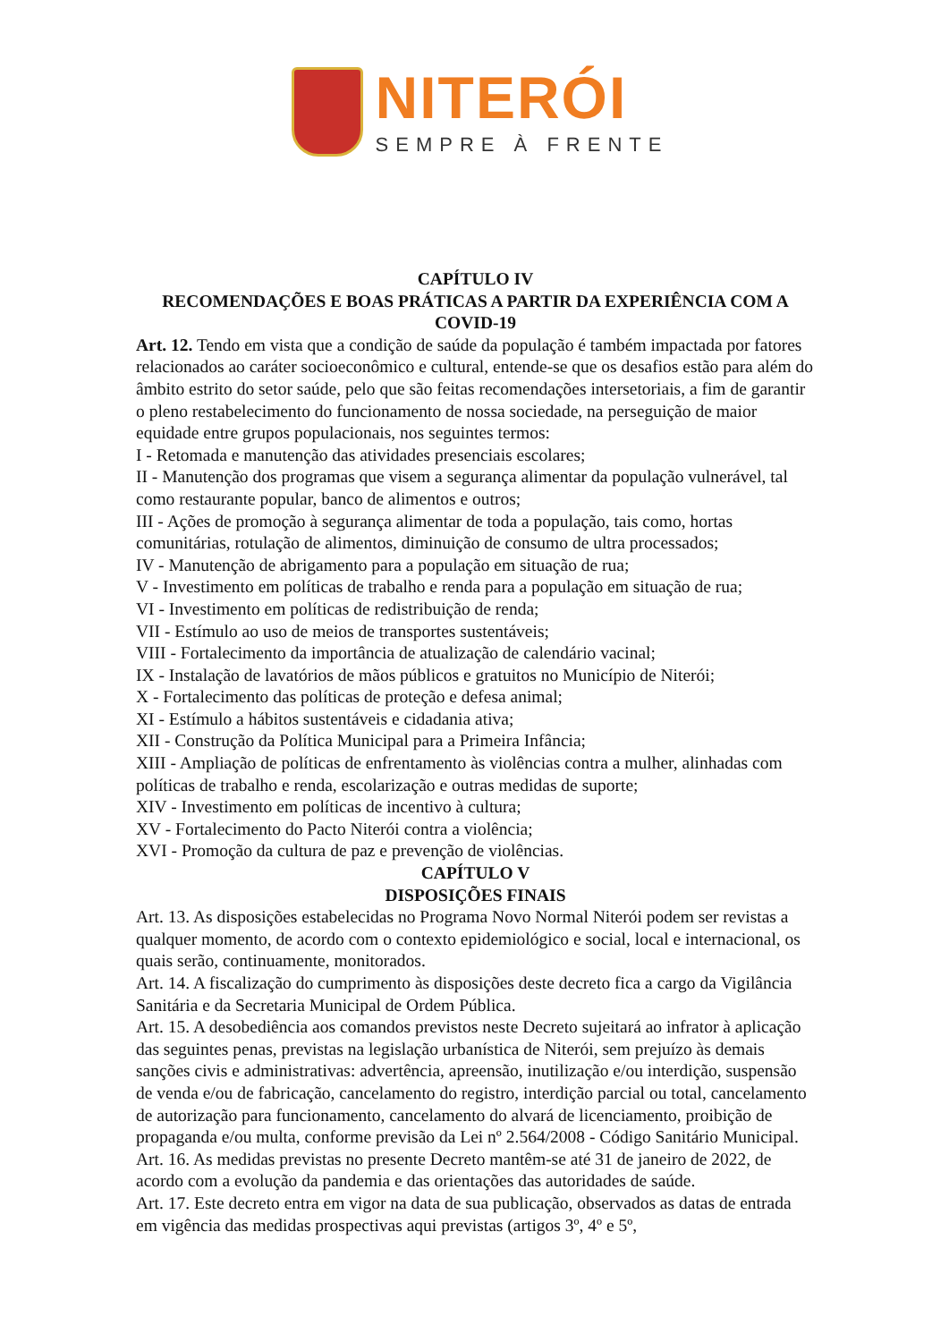NITERÓI
SEMPRE À FRENTE
CAPÍTULO IV
RECOMENDAÇÕES E BOAS PRÁTICAS A PARTIR DA EXPERIÊNCIA COM A COVID-19
Art. 12. Tendo em vista que a condição de saúde da população é também impactada por fatores relacionados ao caráter socioeconômico e cultural, entende-se que os desafios estão para além do âmbito estrito do setor saúde, pelo que são feitas recomendações intersetoriais, a fim de garantir o pleno restabelecimento do funcionamento de nossa sociedade, na perseguição de maior equidade entre grupos populacionais, nos seguintes termos:
I - Retomada e manutenção das atividades presenciais escolares;
II - Manutenção dos programas que visem a segurança alimentar da população vulnerável, tal como restaurante popular, banco de alimentos e outros;
III - Ações de promoção à segurança alimentar de toda a população, tais como, hortas comunitárias, rotulação de alimentos, diminuição de consumo de ultra processados;
IV - Manutenção de abrigamento para a população em situação de rua;
V - Investimento em políticas de trabalho e renda para a população em situação de rua;
VI - Investimento em políticas de redistribuição de renda;
VII - Estímulo ao uso de meios de transportes sustentáveis;
VIII - Fortalecimento da importância de atualização de calendário vacinal;
IX - Instalação de lavatórios de mãos públicos e gratuitos no Município de Niterói;
X - Fortalecimento das políticas de proteção e defesa animal;
XI - Estímulo a hábitos sustentáveis e cidadania ativa;
XII - Construção da Política Municipal para a Primeira Infância;
XIII - Ampliação de políticas de enfrentamento às violências contra a mulher, alinhadas com políticas de trabalho e renda, escolarização e outras medidas de suporte;
XIV - Investimento em políticas de incentivo à cultura;
XV - Fortalecimento do Pacto Niterói contra a violência;
XVI - Promoção da cultura de paz e prevenção de violências.
CAPÍTULO V
DISPOSIÇÕES FINAIS
Art. 13. As disposições estabelecidas no Programa Novo Normal Niterói podem ser revistas a qualquer momento, de acordo com o contexto epidemiológico e social, local e internacional, os quais serão, continuamente, monitorados.
Art. 14. A fiscalização do cumprimento às disposições deste decreto fica a cargo da Vigilância Sanitária e da Secretaria Municipal de Ordem Pública.
Art. 15. A desobediência aos comandos previstos neste Decreto sujeitará ao infrator à aplicação das seguintes penas, previstas na legislação urbanística de Niterói, sem prejuízo às demais sanções civis e administrativas: advertência, apreensão, inutilização e/ou interdição, suspensão de venda e/ou de fabricação, cancelamento do registro, interdição parcial ou total, cancelamento de autorização para funcionamento, cancelamento do alvará de licenciamento, proibição de propaganda e/ou multa, conforme previsão da Lei nº 2.564/2008 - Código Sanitário Municipal.
Art. 16. As medidas previstas no presente Decreto mantêm-se até 31 de janeiro de 2022, de acordo com a evolução da pandemia e das orientações das autoridades de saúde.
Art. 17. Este decreto entra em vigor na data de sua publicação, observados as datas de entrada em vigência das medidas prospectivas aqui previstas (artigos 3º, 4º e 5º,